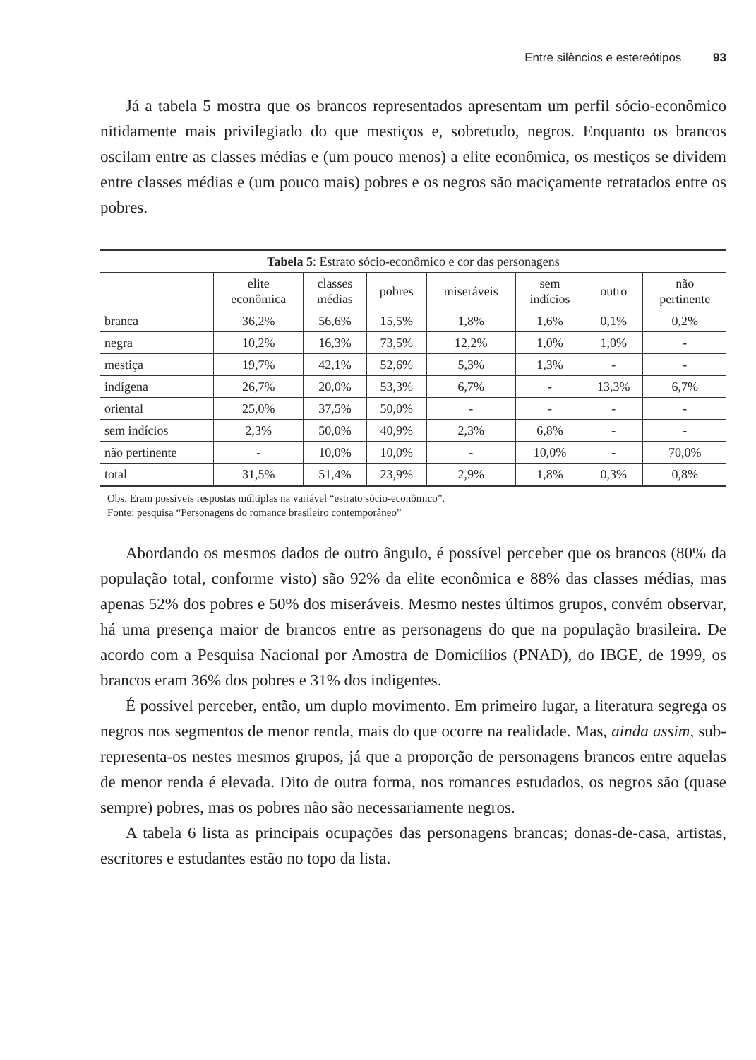Entre silêncios e estereótipos 93
Já a tabela 5 mostra que os brancos representados apresentam um perfil sócio-econômico nitidamente mais privilegiado do que mestiços e, sobretudo, negros. Enquanto os brancos oscilam entre as classes médias e (um pouco menos) a elite econômica, os mestiços se dividem entre classes médias e (um pouco mais) pobres e os negros são maciçamente retratados entre os pobres.
| Tabela 5 : Estrato sócio-econômico e cor das personagens | | | | | | | |
| --- | --- | --- | --- | --- | --- | --- | --- |
| | elite econômica | classes médias | pobres | miseráveis | sem indícios | outro | não pertinente |
| branca | 36,2% | 56,6% | 15,5% | 1,8% | 1,6% | 0,1% | 0,2% |
| negra | 10,2% | 16,3% | 73,5% | 12,2% | 1,0% | 1,0% | - |
| mestiça | 19,7% | 42,1% | 52,6% | 5,3% | 1,3% | - | - |
| indígena | 26,7% | 20,0% | 53,3% | 6,7% | - | 13,3% | 6,7% |
| oriental | 25,0% | 37,5% | 50,0% | - | - | - | - |
| sem indícios | 2,3% | 50,0% | 40,9% | 2,3% | 6,8% | - | - |
| não pertinente | - | 10,0% | 10,0% | - | 10,0% | - | 70,0% |
| total | 31,5% | 51,4% | 23,9% | 2,9% | 1,8% | 0,3% | 0,8% |
Obs. Eram possíveis respostas múltiplas na variável “estrato sócio-econômico”.
Fonte: pesquisa “Personagens do romance brasileiro contemporâneo”
Abordando os mesmos dados de outro ângulo, é possível perceber que os brancos (80% da população total, conforme visto) são 92% da elite econômica e 88% das classes médias, mas apenas 52% dos pobres e 50% dos miseráveis. Mesmo nestes últimos grupos, convém observar, há uma presença maior de brancos entre as personagens do que na população brasileira. De acordo com a Pesquisa Nacional por Amostra de Domicílios (PNAD), do IBGE, de 1999, os brancos eram 36% dos pobres e 31% dos indigentes.
É possível perceber, então, um duplo movimento. Em primeiro lugar, a literatura segrega os negros nos segmentos de menor renda, mais do que ocorre na realidade. Mas, ainda assim, sub-representa-os nestes mesmos grupos, já que a proporção de personagens brancos entre aquelas de menor renda é elevada. Dito de outra forma, nos romances estudados, os negros são (quase sempre) pobres, mas os pobres não são necessariamente negros.
A tabela 6 lista as principais ocupações das personagens brancas; donas-de-casa, artistas, escritores e estudantes estão no topo da lista.